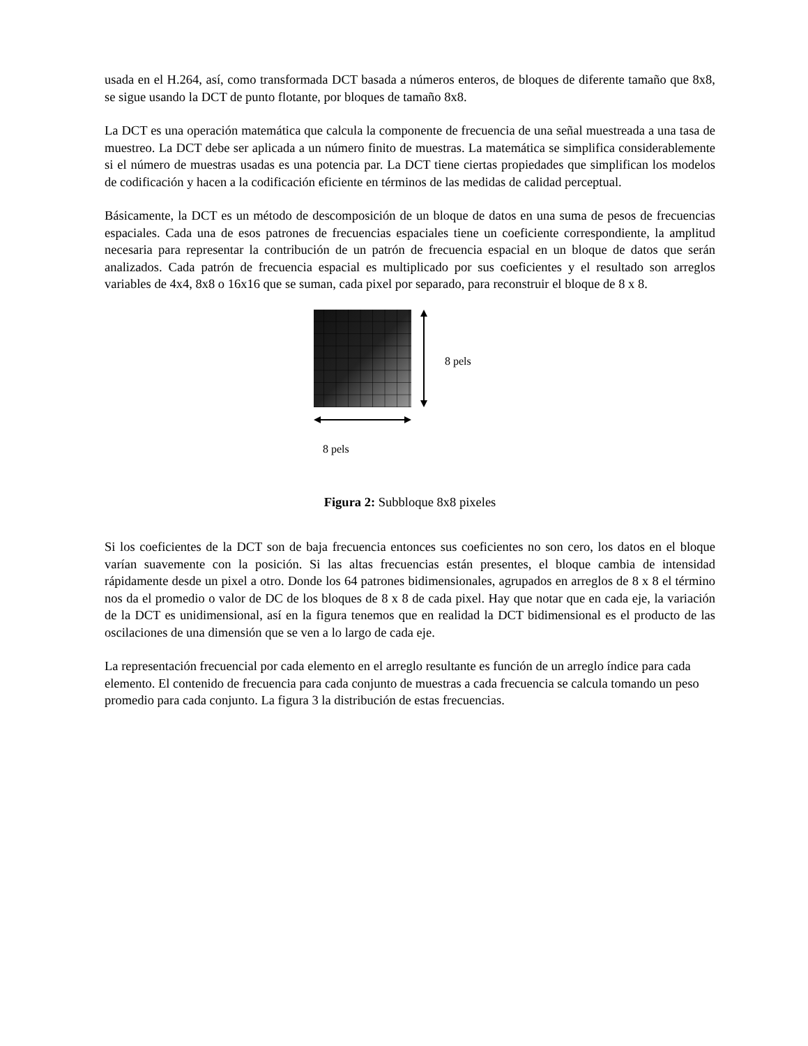usada en el H.264, así, como transformada DCT basada a números enteros, de bloques de diferente tamaño que 8x8, se sigue usando la DCT de punto flotante, por bloques de tamaño 8x8.
La DCT es una operación matemática que calcula la componente de frecuencia de una señal muestreada a una tasa de muestreo. La DCT debe ser aplicada a un número finito de muestras. La matemática se simplifica considerablemente si el número de muestras usadas es una potencia par. La DCT tiene ciertas propiedades que simplifican los modelos de codificación y hacen a la codificación eficiente en términos de las medidas de calidad perceptual.
Básicamente, la DCT es un método de descomposición de un bloque de datos en una suma de pesos de frecuencias espaciales. Cada una de esos patrones de frecuencias espaciales tiene un coeficiente correspondiente, la amplitud necesaria para representar la contribución de un patrón de frecuencia espacial en un bloque de datos que serán analizados. Cada patrón de frecuencia espacial es multiplicado por sus coeficientes y el resultado son arreglos variables de 4x4, 8x8 o 16x16 que se suman, cada pixel por separado, para reconstruir el bloque de 8 x 8.
8 pels
8 pels
Figura 2: Subbloque 8x8 pixeles
Si los coeficientes de la DCT son de baja frecuencia entonces sus coeficientes no son cero, los datos en el bloque varían suavemente con la posición. Si las altas frecuencias están presentes, el bloque cambia de intensidad rápidamente desde un pixel a otro. Donde los 64 patrones bidimensionales, agrupados en arreglos de 8 x 8 el término nos da el promedio o valor de DC de los bloques de 8 x 8 de cada pixel. Hay que notar que en cada eje, la variación de la DCT es unidimensional, así en la figura tenemos que en realidad la DCT bidimensional es el producto de las oscilaciones de una dimensión que se ven a lo largo de cada eje.
La representación frecuencial por cada elemento en el arreglo resultante es función de un arreglo índice para cada elemento. El contenido de frecuencia para cada conjunto de muestras a cada frecuencia se calcula tomando un peso promedio para cada conjunto. La figura 3 la distribución de estas frecuencias.